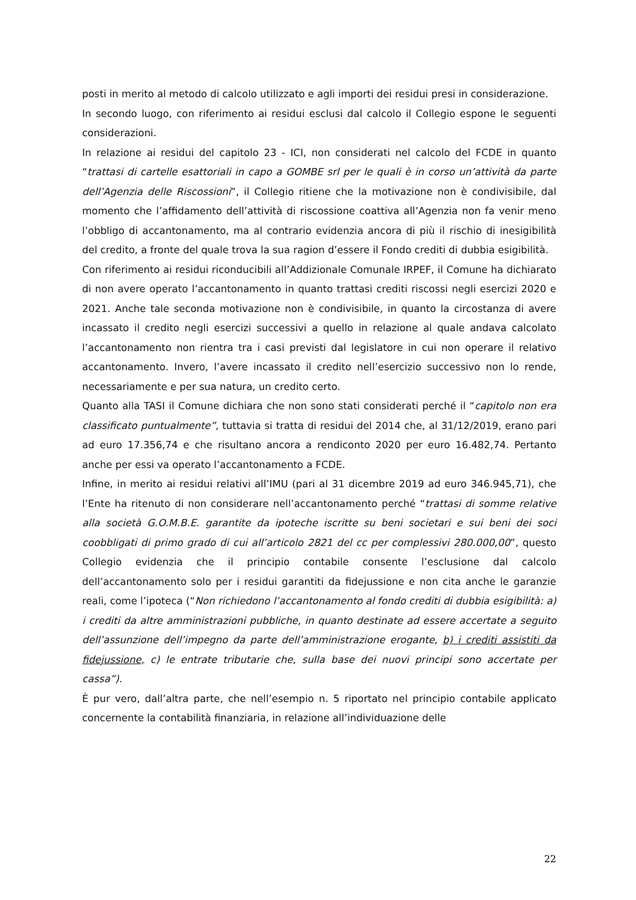posti in merito al metodo di calcolo utilizzato e agli importi dei residui presi in considerazione.
In secondo luogo, con riferimento ai residui esclusi dal calcolo il Collegio espone le seguenti considerazioni.
In relazione ai residui del capitolo 23 - ICI, non considerati nel calcolo del FCDE in quanto “trattasi di cartelle esattoriali in capo a GOMBE srl per le quali è in corso un’attività da parte dell’Agenzia delle Riscossioni”, il Collegio ritiene che la motivazione non è condivisibile, dal momento che l’affidamento dell’attività di riscossione coattiva all’Agenzia non fa venir meno l’obbligo di accantonamento, ma al contrario evidenzia ancora di più il rischio di inesigibilità del credito, a fronte del quale trova la sua ragion d’essere il Fondo crediti di dubbia esigibilità.
Con riferimento ai residui riconducibili all’Addizionale Comunale IRPEF, il Comune ha dichiarato di non avere operato l’accantonamento in quanto trattasi crediti riscossi negli esercizi 2020 e 2021. Anche tale seconda motivazione non è condivisibile, in quanto la circostanza di avere incassato il credito negli esercizi successivi a quello in relazione al quale andava calcolato l’accantonamento non rientra tra i casi previsti dal legislatore in cui non operare il relativo accantonamento. Invero, l’avere incassato il credito nell’esercizio successivo non lo rende, necessariamente e per sua natura, un credito certo.
Quanto alla TASI il Comune dichiara che non sono stati considerati perché il “capitolo non era classificato puntualmente”, tuttavia si tratta di residui del 2014 che, al 31/12/2019, erano pari ad euro 17.356,74 e che risultano ancora a rendiconto 2020 per euro 16.482,74. Pertanto anche per essi va operato l’accantonamento a FCDE.
Infine, in merito ai residui relativi all’IMU (pari al 31 dicembre 2019 ad euro 346.945,71), che l’Ente ha ritenuto di non considerare nell’accantonamento perché “trattasi di somme relative alla società G.O.M.B.E. garantite da ipoteche iscritte su beni societari e sui beni dei soci coobbligati di primo grado di cui all’articolo 2821 del cc per complessivi 280.000,00”, questo Collegio evidenzia che il principio contabile consente l’esclusione dal calcolo dell’accantonamento solo per i residui garantiti da fidejussione e non cita anche le garanzie reali, come l’ipoteca (“Non richiedono l’accantonamento al fondo crediti di dubbia esigibilità: a) i crediti da altre amministrazioni pubbliche, in quanto destinate ad essere accertate a seguito dell’assunzione dell’impegno da parte dell’amministrazione erogante, b) i crediti assistiti da fidejussione, c) le entrate tributarie che, sulla base dei nuovi principi sono accertate per cassa”).
È pur vero, dall’altra parte, che nell’esempio n. 5 riportato nel principio contabile applicato concernente la contabilità finanziaria, in relazione all’individuazione delle
22